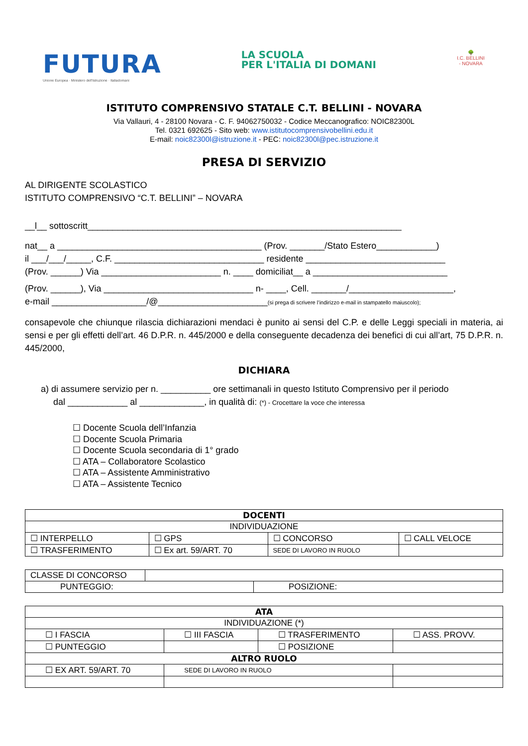FUTURA
Unione Europea · Ministero dell'Istruzione · Italiadomani
LA SCUOLA
PER L'ITALIA DI DOMANI
🌳
I.C. BELLINI - NOVARA
ISTITUTO COMPRENSIVO STATALE C.T. BELLINI - NOVARA
Via Vallauri, 4 - 28100 Novara - C. F. 94062750032 - Codice Meccanografico: NOIC82300L
Tel. 0321 692625 - Sito web: www.istitutocomprensivobellini.edu.it
E-mail: noic82300l@istruzione.it - PEC: noic82300l@pec.istruzione.it
PRESA DI SERVIZIO
AL DIRIGENTE SCOLASTICO
ISTITUTO COMPRENSIVO “C.T. BELLINI” – NOVARA
__l__ sottoscritt_______________________________________________________________
nat__ a _________________________________________ (Prov. _______/Stato Estero____________)
il ___/___/_____, C.F. ______________________________ residente ____________________________
(Prov. ______) Via ________________________ n. ____ domiciliat__ a ___________________________
(Prov. ______), Via ______________________________ n- ____, Cell. _______/_____________________,
e-mail ___________________/@______________________(si prega di scrivere l’indirizzo e-mail in stampatello maiuscolo);
consapevole che chiunque rilascia dichiarazioni mendaci è punito ai sensi del C.P. e delle Leggi speciali in materia, ai sensi e per gli effetti dell’art. 46 D.P.R. n. 445/2000 e della conseguente decadenza dei benefici di cui all’art, 75 D.P.R. n. 445/2000,
DICHIARA
a) di assumere servizio per n. __________ ore settimanali in questo Istituto Comprensivo per il periodo
dal ____________ al _____________, in qualità di: (*) - Crocettare la voce che interessa
☐ Docente Scuola dell’Infanzia
☐ Docente Scuola Primaria
☐ Docente Scuola secondaria di 1° grado
☐ ATA – Collaboratore Scolastico
☐ ATA – Assistente Amministrativo
☐ ATA – Assistente Tecnico
| DOCENTI | | | | |
| INDIVIDUAZIONE | | | | |
| ☐ INTERPELLO | ☐ GPS | ☐ CONCORSO | | ☐ CALL VELOCE |
| ☐ TRASFERIMENTO | ☐ Ex art. 59/ART. 70 | SEDE DI LAVORO IN RUOLO | | |
| CLASSE DI CONCORSO | | |
| PUNTEGGIO: | | POSIZIONE: |
| ATA | | | |
| INDIVIDUAZIONE (*) | | | |
| ☐ I FASCIA | ☐ III FASCIA | ☐ TRASFERIMENTO | ☐ ASS. PROVV. |
| ☐ PUNTEGGIO | | ☐ POSIZIONE | |
| ALTRO RUOLO | | | |
| ☐ EX ART. 59/ART. 70 | SEDE DI LAVORO IN RUOLO | | |